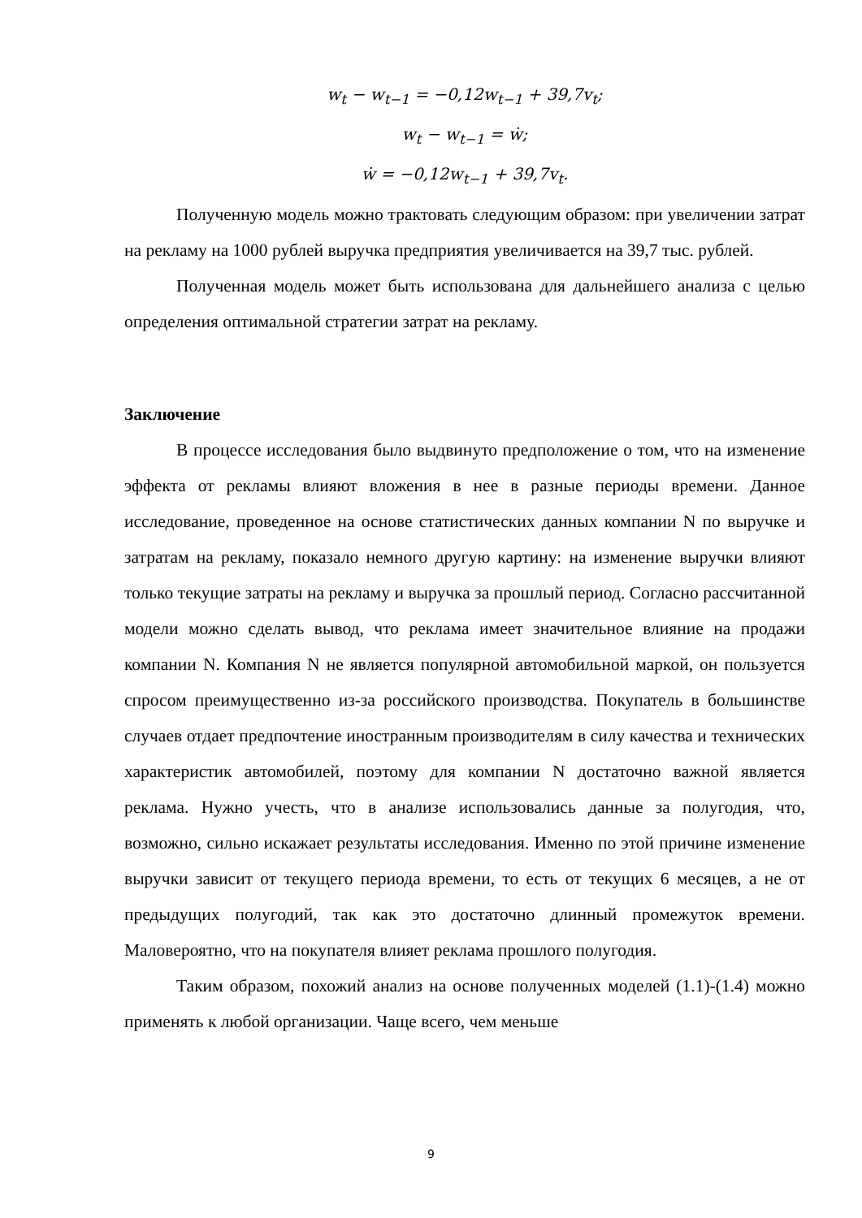w<sub>t</sub> − w<sub>t−1</sub> = −0,12w<sub>t−1</sub> + 39,7v<sub>t</sub>;
w<sub>t</sub> − w<sub>t−1</sub> = ẇ;
ẇ = −0,12w<sub>t−1</sub> + 39,7v<sub>t</sub>.
Полученную модель можно трактовать следующим образом: при увеличении затрат на рекламу на 1000 рублей выручка предприятия увеличивается на 39,7 тыс. рублей.
Полученная модель может быть использована для дальнейшего анализа с целью определения оптимальной стратегии затрат на рекламу.
Заключение
В процессе исследования было выдвинуто предположение о том, что на изменение эффекта от рекламы влияют вложения в нее в разные периоды времени. Данное исследование, проведенное на основе статистических данных компании N по выручке и затратам на рекламу, показало немного другую картину: на изменение выручки влияют только текущие затраты на рекламу и выручка за прошлый период. Согласно рассчитанной модели можно сделать вывод, что реклама имеет значительное влияние на продажи компании N. Компания N не является популярной автомобильной маркой, он пользуется спросом преимущественно из-за российского производства. Покупатель в большинстве случаев отдает предпочтение иностранным производителям в силу качества и технических характеристик автомобилей, поэтому для компании N достаточно важной является реклама. Нужно учесть, что в анализе использовались данные за полугодия, что, возможно, сильно искажает результаты исследования. Именно по этой причине изменение выручки зависит от текущего периода времени, то есть от текущих 6 месяцев, а не от предыдущих полугодий, так как это достаточно длинный промежуток времени. Маловероятно, что на покупателя влияет реклама прошлого полугодия.
Таким образом, похожий анализ на основе полученных моделей (1.1)-(1.4) можно применять к любой организации. Чаще всего, чем меньше
9